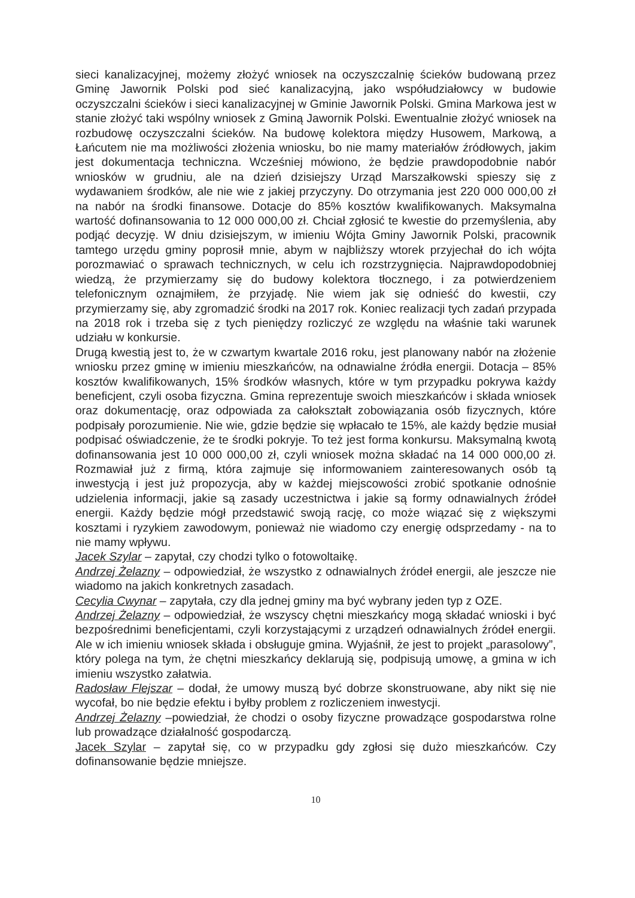sieci kanalizacyjnej, możemy złożyć wniosek na oczyszczalnię ścieków budowaną przez Gminę Jawornik Polski pod sieć kanalizacyjną, jako współudziałowcy w budowie oczyszczalni ścieków i sieci kanalizacyjnej w Gminie Jawornik Polski. Gmina Markowa jest w stanie złożyć taki wspólny wniosek z Gminą Jawornik Polski. Ewentualnie złożyć wniosek na rozbudowę oczyszczalni ścieków. Na budowę kolektora między Husowem, Markową, a Łańcutem nie ma możliwości złożenia wniosku, bo nie mamy materiałów źródłowych, jakim jest dokumentacja techniczna. Wcześniej mówiono, że będzie prawdopodobnie nabór wniosków w grudniu, ale na dzień dzisiejszy Urząd Marszałkowski spieszy się z wydawaniem środków, ale nie wie z jakiej przyczyny. Do otrzymania jest 220 000 000,00 zł na nabór na środki finansowe. Dotacje do 85% kosztów kwalifikowanych. Maksymalna wartość dofinansowania to 12 000 000,00 zł. Chciał zgłosić te kwestie do przemyślenia, aby podjąć decyzję. W dniu dzisiejszym, w imieniu Wójta Gminy Jawornik Polski, pracownik tamtego urzędu gminy poprosił mnie, abym w najbliższy wtorek przyjechał do ich wójta porozmawiać o sprawach technicznych, w celu ich rozstrzygnięcia. Najprawdopodobniej wiedzą, że przymierzamy się do budowy kolektora tłocznego, i za potwierdzeniem telefonicznym oznajmiłem, że przyjadę. Nie wiem jak się odnieść do kwestii, czy przymierzamy się, aby zgromadzić środki na 2017 rok. Koniec realizacji tych zadań przypada na 2018 rok i trzeba się z tych pieniędzy rozliczyć ze względu na właśnie taki warunek udziału w konkursie.
Drugą kwestią jest to, że w czwartym kwartale 2016 roku, jest planowany nabór na złożenie wniosku przez gminę w imieniu mieszkańców, na odnawialne źródła energii. Dotacja – 85% kosztów kwalifikowanych, 15% środków własnych, które w tym przypadku pokrywa każdy beneficjent, czyli osoba fizyczna. Gmina reprezentuje swoich mieszkańców i składa wniosek oraz dokumentację, oraz odpowiada za całokształt zobowiązania osób fizycznych, które podpisały porozumienie. Nie wie, gdzie będzie się wpłacało te 15%, ale każdy będzie musiał podpisać oświadczenie, że te środki pokryje. To też jest forma konkursu. Maksymalną kwotą dofinansowania jest 10 000 000,00 zł, czyli wniosek można składać na 14 000 000,00 zł. Rozmawiał już z firmą, która zajmuje się informowaniem zainteresowanych osób tą inwestycją i jest już propozycja, aby w każdej miejscowości zrobić spotkanie odnośnie udzielenia informacji, jakie są zasady uczestnictwa i jakie są formy odnawialnych źródeł energii. Każdy będzie mógł przedstawić swoją rację, co może wiązać się z większymi kosztami i ryzykiem zawodowym, ponieważ nie wiadomo czy energię odsprzedamy - na to nie mamy wpływu.
Jacek Szylar – zapytał, czy chodzi tylko o fotowoltaikę.
Andrzej Żelazny – odpowiedział, że wszystko z odnawialnych źródeł energii, ale jeszcze nie wiadomo na jakich konkretnych zasadach.
Cecylia Cwynar – zapytała, czy dla jednej gminy ma być wybrany jeden typ z OZE.
Andrzej Żelazny – odpowiedział, że wszyscy chętni mieszkańcy mogą składać wnioski i być bezpośrednimi beneficjentami, czyli korzystającymi z urządzeń odnawialnych źródeł energii. Ale w ich imieniu wniosek składa i obsługuje gmina. Wyjaśnił, że jest to projekt „parasolowy”, który polega na tym, że chętni mieszkańcy deklarują się, podpisują umowę, a gmina w ich imieniu wszystko załatwia.
Radosław Flejszar – dodał, że umowy muszą być dobrze skonstruowane, aby nikt się nie wycofał, bo nie będzie efektu i byłby problem z rozliczeniem inwestycji.
Andrzej Żelazny –powiedział, że chodzi o osoby fizyczne prowadzące gospodarstwa rolne lub prowadzące działalność gospodarczą.
Jacek Szylar – zapytał się, co w przypadku gdy zgłosi się dużo mieszkańców. Czy dofinansowanie będzie mniejsze.
10